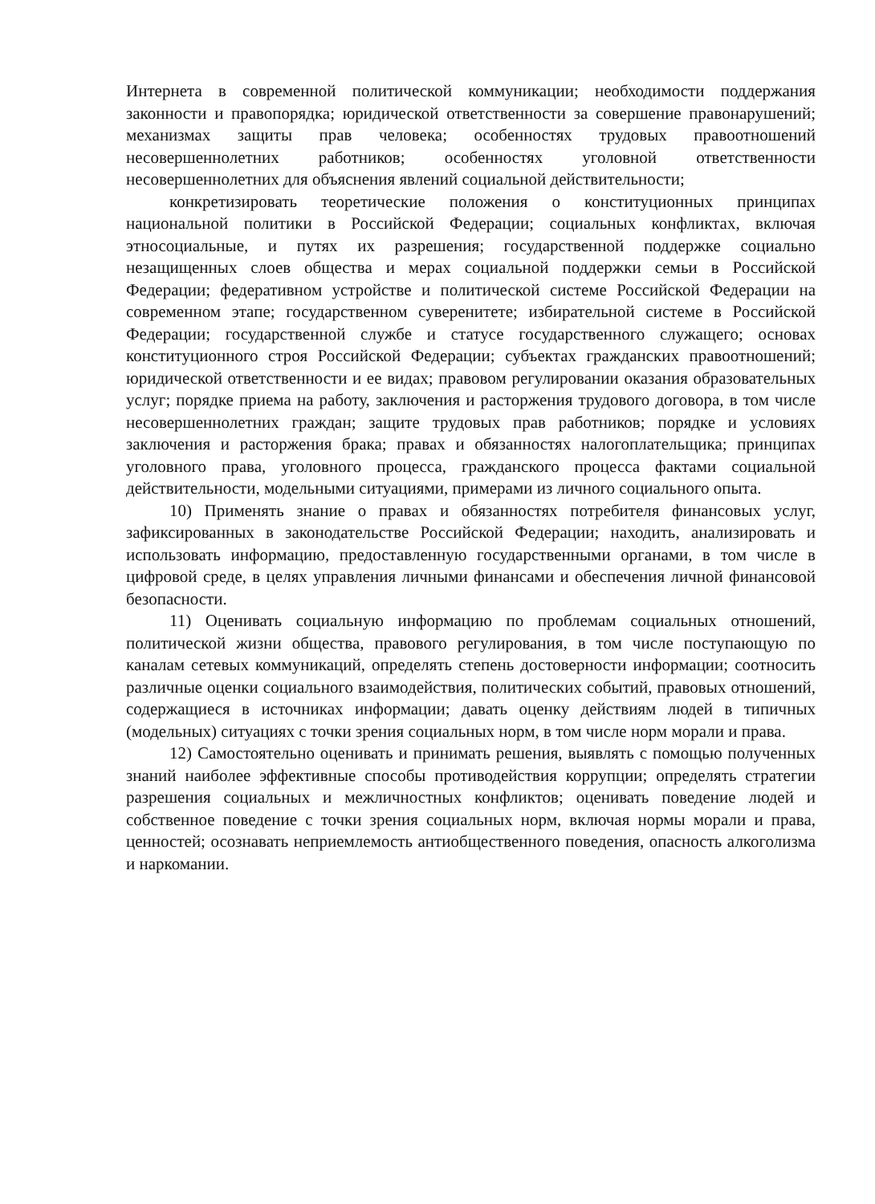Интернета в современной политической коммуникации; необходимости поддержания законности и правопорядка; юридической ответственности за совершение правонарушений; механизмах защиты прав человека; особенностях трудовых правоотношений несовершеннолетних работников; особенностях уголовной ответственности несовершеннолетних для объяснения явлений социальной действительности;
конкретизировать теоретические положения о конституционных принципах национальной политики в Российской Федерации; социальных конфликтах, включая этносоциальные, и путях их разрешения; государственной поддержке социально незащищенных слоев общества и мерах социальной поддержки семьи в Российской Федерации; федеративном устройстве и политической системе Российской Федерации на современном этапе; государственном суверенитете; избирательной системе в Российской Федерации; государственной службе и статусе государственного служащего; основах конституционного строя Российской Федерации; субъектах гражданских правоотношений; юридической ответственности и ее видах; правовом регулировании оказания образовательных услуг; порядке приема на работу, заключения и расторжения трудового договора, в том числе несовершеннолетних граждан; защите трудовых прав работников; порядке и условиях заключения и расторжения брака; правах и обязанностях налогоплательщика; принципах уголовного права, уголовного процесса, гражданского процесса фактами социальной действительности, модельными ситуациями, примерами из личного социального опыта.
10) Применять знание о правах и обязанностях потребителя финансовых услуг, зафиксированных в законодательстве Российской Федерации; находить, анализировать и использовать информацию, предоставленную государственными органами, в том числе в цифровой среде, в целях управления личными финансами и обеспечения личной финансовой безопасности.
11) Оценивать социальную информацию по проблемам социальных отношений, политической жизни общества, правового регулирования, в том числе поступающую по каналам сетевых коммуникаций, определять степень достоверности информации; соотносить различные оценки социального взаимодействия, политических событий, правовых отношений, содержащиеся в источниках информации; давать оценку действиям людей в типичных (модельных) ситуациях с точки зрения социальных норм, в том числе норм морали и права.
12) Самостоятельно оценивать и принимать решения, выявлять с помощью полученных знаний наиболее эффективные способы противодействия коррупции; определять стратегии разрешения социальных и межличностных конфликтов; оценивать поведение людей и собственное поведение с точки зрения социальных норм, включая нормы морали и права, ценностей; осознавать неприемлемость антиобщественного поведения, опасность алкоголизма и наркомании.